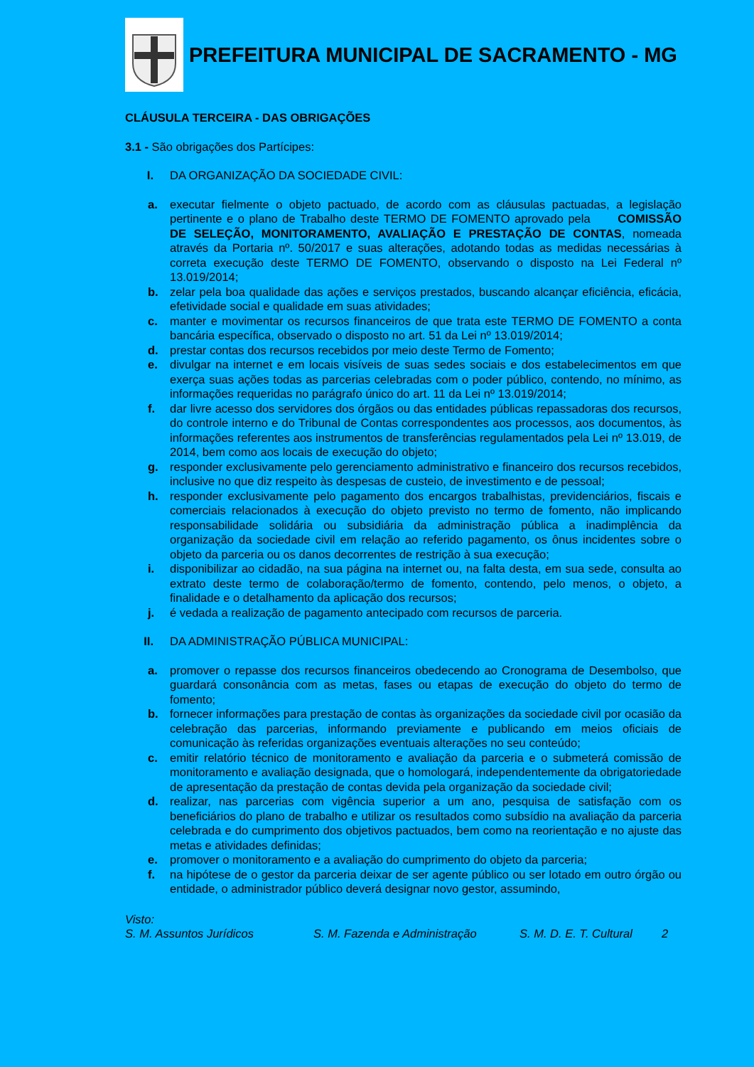PREFEITURA MUNICIPAL DE SACRAMENTO - MG
CLÁUSULA TERCEIRA - DAS OBRIGAÇÕES
3.1 - São obrigações dos Partícipes:
I. DA ORGANIZAÇÃO DA SOCIEDADE CIVIL:
a. executar fielmente o objeto pactuado, de acordo com as cláusulas pactuadas, a legislação pertinente e o plano de Trabalho deste TERMO DE FOMENTO aprovado pela COMISSÃO DE SELEÇÃO, MONITORAMENTO, AVALIAÇÃO E PRESTAÇÃO DE CONTAS, nomeada através da Portaria nº. 50/2017 e suas alterações, adotando todas as medidas necessárias à correta execução deste TERMO DE FOMENTO, observando o disposto na Lei Federal nº 13.019/2014;
b. zelar pela boa qualidade das ações e serviços prestados, buscando alcançar eficiência, eficácia, efetividade social e qualidade em suas atividades;
c. manter e movimentar os recursos financeiros de que trata este TERMO DE FOMENTO a conta bancária específica, observado o disposto no art. 51 da Lei nº 13.019/2014;
d. prestar contas dos recursos recebidos por meio deste Termo de Fomento;
e. divulgar na internet e em locais visíveis de suas sedes sociais e dos estabelecimentos em que exerça suas ações todas as parcerias celebradas com o poder público, contendo, no mínimo, as informações requeridas no parágrafo único do art. 11 da Lei nº 13.019/2014;
f. dar livre acesso dos servidores dos órgãos ou das entidades públicas repassadoras dos recursos, do controle interno e do Tribunal de Contas correspondentes aos processos, aos documentos, às informações referentes aos instrumentos de transferências regulamentados pela Lei nº 13.019, de 2014, bem como aos locais de execução do objeto;
g. responder exclusivamente pelo gerenciamento administrativo e financeiro dos recursos recebidos, inclusive no que diz respeito às despesas de custeio, de investimento e de pessoal;
h. responder exclusivamente pelo pagamento dos encargos trabalhistas, previdenciários, fiscais e comerciais relacionados à execução do objeto previsto no termo de fomento, não implicando responsabilidade solidária ou subsidiária da administração pública a inadimplência da organização da sociedade civil em relação ao referido pagamento, os ônus incidentes sobre o objeto da parceria ou os danos decorrentes de restrição à sua execução;
i. disponibilizar ao cidadão, na sua página na internet ou, na falta desta, em sua sede, consulta ao extrato deste termo de colaboração/termo de fomento, contendo, pelo menos, o objeto, a finalidade e o detalhamento da aplicação dos recursos;
j. é vedada a realização de pagamento antecipado com recursos de parceria.
II. DA ADMINISTRAÇÃO PÚBLICA MUNICIPAL:
a. promover o repasse dos recursos financeiros obedecendo ao Cronograma de Desembolso, que guardará consonância com as metas, fases ou etapas de execução do objeto do termo de fomento;
b. fornecer informações para prestação de contas às organizações da sociedade civil por ocasião da celebração das parcerias, informando previamente e publicando em meios oficiais de comunicação às referidas organizações eventuais alterações no seu conteúdo;
c. emitir relatório técnico de monitoramento e avaliação da parceria e o submeterá comissão de monitoramento e avaliação designada, que o homologará, independentemente da obrigatoriedade de apresentação da prestação de contas devida pela organização da sociedade civil;
d. realizar, nas parcerias com vigência superior a um ano, pesquisa de satisfação com os beneficiários do plano de trabalho e utilizar os resultados como subsídio na avaliação da parceria celebrada e do cumprimento dos objetivos pactuados, bem como na reorientação e no ajuste das metas e atividades definidas;
e. promover o monitoramento e a avaliação do cumprimento do objeto da parceria;
f. na hipótese de o gestor da parceria deixar de ser agente público ou ser lotado em outro órgão ou entidade, o administrador público deverá designar novo gestor, assumindo,
Visto:
S. M. Assuntos Jurídicos S. M. Fazenda e Administração S. M. D. E. T. Cultural 2